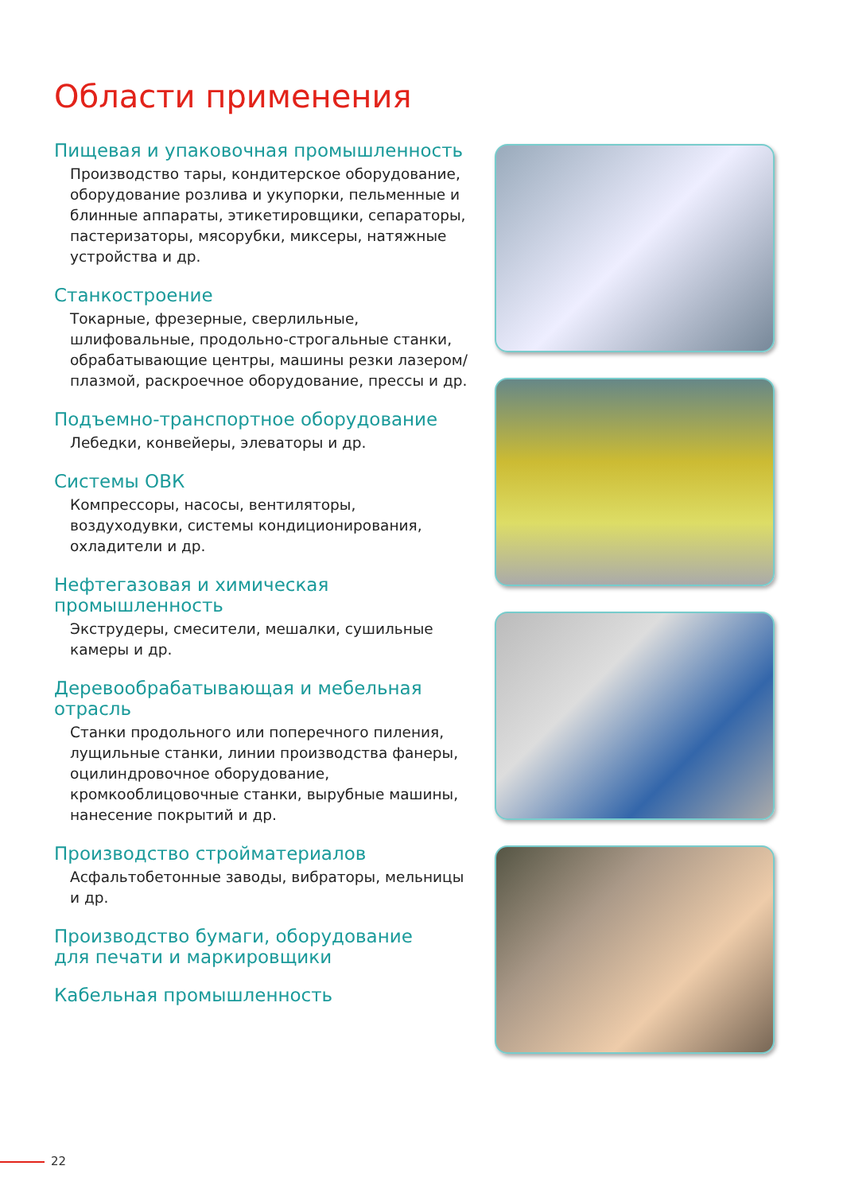Области применения
Пищевая и упаковочная промышленность
Производство тары, кондитерское оборудование, оборудование розлива и укупорки, пельменные и блинные аппараты, этикетировщики, сепараторы, пастеризаторы, мясорубки, миксеры, натяжные устройства и др.
Станкостроение
Токарные, фрезерные, сверлильные, шлифовальные, продольно-строгальные станки, обрабатывающие центры, машины резки лазером/ плазмой, раскроечное оборудование, прессы и др.
Подъемно-транспортное оборудование
Лебедки, конвейеры, элеваторы и др.
Системы ОВК
Компрессоры, насосы, вентиляторы, воздуходувки, системы кондиционирования, охладители и др.
Нефтегазовая и химическая промышленность
Экструдеры, смесители, мешалки, сушильные камеры и др.
Деревообрабатывающая и мебельная отрасль
Станки продольного или поперечного пиления, лущильные станки, линии производства фанеры, оцилиндровочное оборудование, кромкооблицовочные станки, вырубные машины, нанесение покрытий и др.
Производство строй­материалов
Асфальтобетонные заводы, вибраторы, мельницы и др.
Производство бумаги, оборудование
для печати и маркировщики
Кабельная промышленность
22